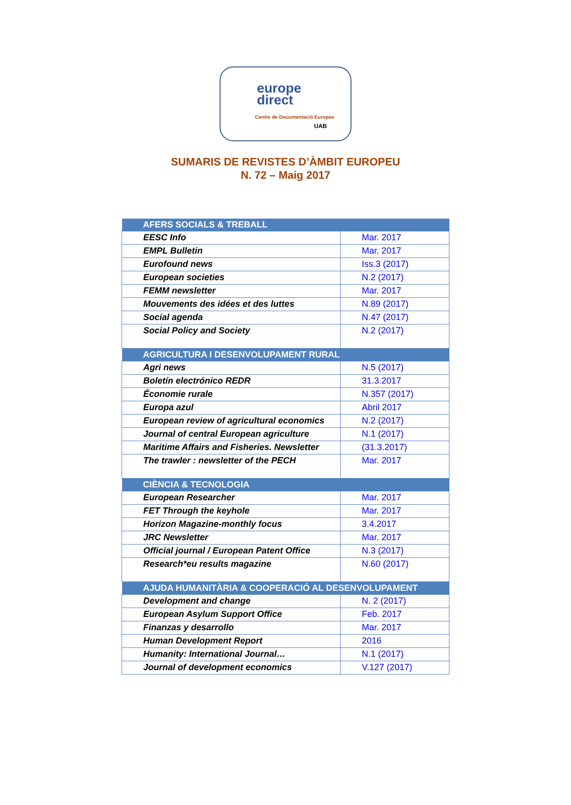europe
direct
Centre de Documentació Europea
UAB
SUMARIS DE REVISTES D’ÀMBIT EUROPEU
N. 72 – Maig 2017
| AFERS SOCIALS & TREBALL | |
| --- | --- |
| EESC Info | Mar. 2017 |
| EMPL Bulletin | Mar. 2017 |
| Eurofound news | Iss.3 (2017) |
| European societies | N.2 (2017) |
| FEMM newsletter | Mar. 2017 |
| Mouvements des idées et des luttes | N.89 (2017) |
| Social agenda | N.47 (2017) |
| Social Policy and Society | N.2 (2017) |
| AGRICULTURA I DESENVOLUPAMENT RURAL | |
| Agri news | N.5 (2017) |
| Boletín electrónico REDR | 31.3.2017 |
| Économie rurale | N.357 (2017) |
| Europa azul | Abril 2017 |
| European review of agricultural economics | N.2 (2017) |
| Journal of central European agriculture | N.1 (2017) |
| Maritime Affairs and Fisheries. Newsletter | (31.3.2017) |
| The trawler : newsletter of the PECH | Mar. 2017 |
| CIÈNCIA & TECNOLOGIA | |
| European Researcher | Mar. 2017 |
| FET Through the keyhole | Mar. 2017 |
| Horizon Magazine-monthly focus | 3.4.2017 |
| JRC Newsletter | Mar. 2017 |
| Official journal / European Patent Office | N.3 (2017) |
| Research*eu results magazine | N.60 (2017) |
| AJUDA HUMANITÀRIA & COOPERACIÓ AL DESENVOLUPAMENT | |
| Development and change | N. 2 (2017) |
| European Asylum Support Office | Feb. 2017 |
| Finanzas y desarrollo | Mar. 2017 |
| Human Development Report | 2016 |
| Humanity: International Journal… | N.1 (2017) |
| Journal of development economics | V.127 (2017) |